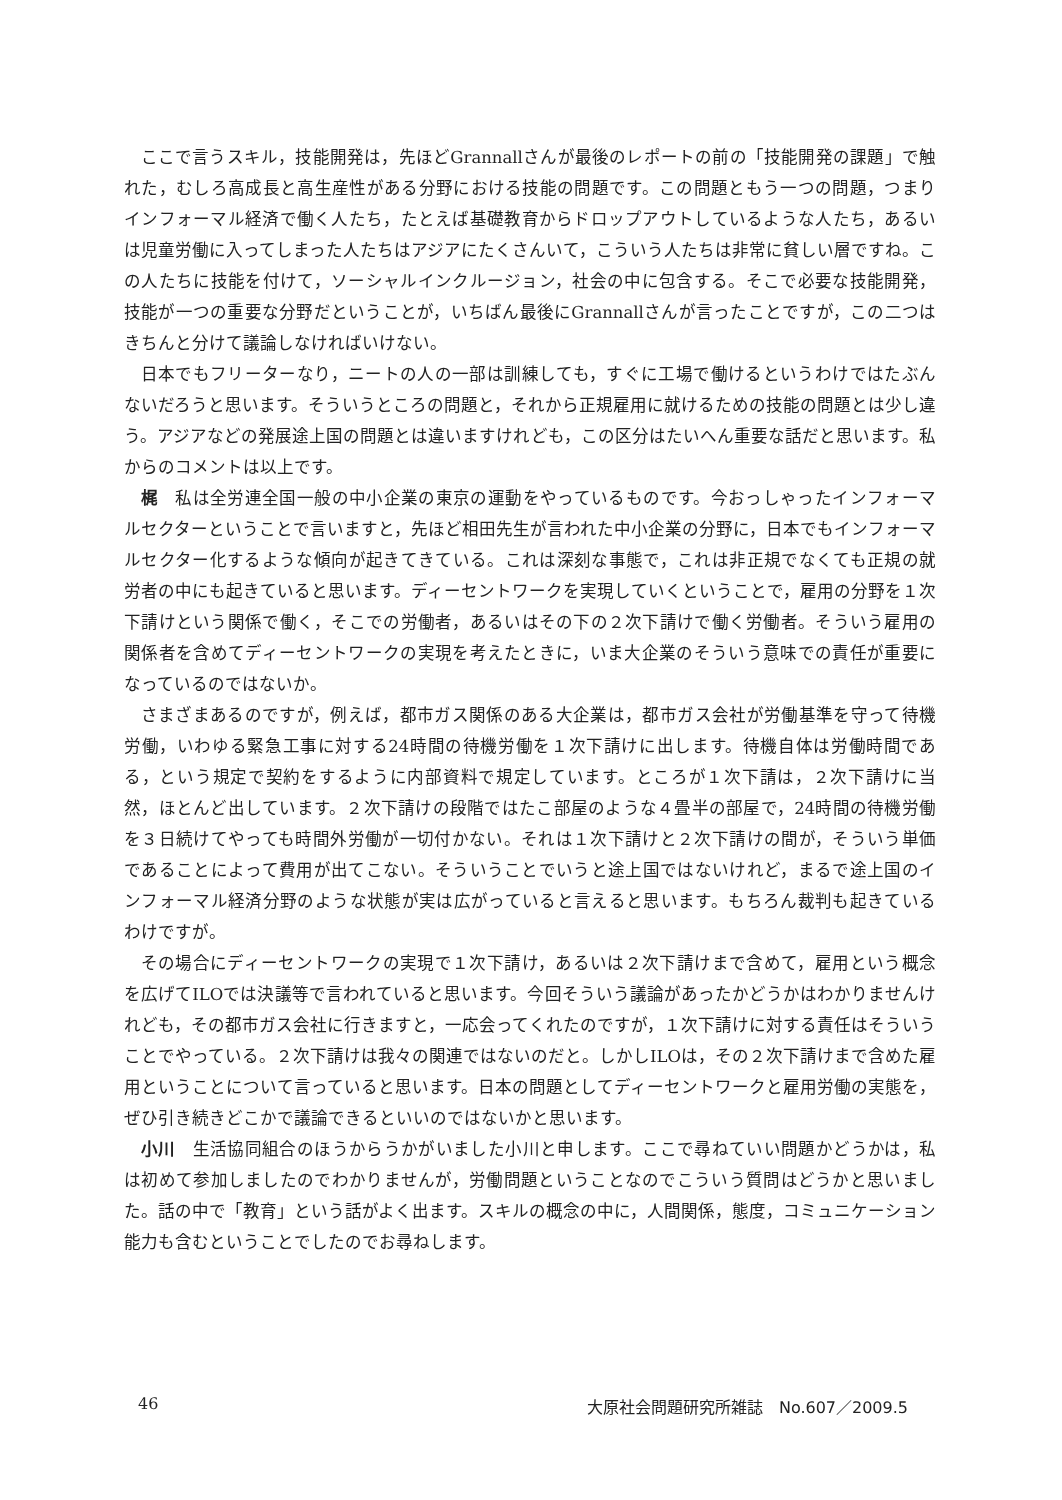ここで言うスキル，技能開発は，先ほどGrannallさんが最後のレポートの前の「技能開発の課題」で触れた，むしろ高成長と高生産性がある分野における技能の問題です。この問題ともう一つの問題，つまりインフォーマル経済で働く人たち，たとえば基礎教育からドロップアウトしているような人たち，あるいは児童労働に入ってしまった人たちはアジアにたくさんいて，こういう人たちは非常に貧しい層ですね。この人たちに技能を付けて，ソーシャルインクルージョン，社会の中に包含する。そこで必要な技能開発，技能が一つの重要な分野だということが，いちばん最後にGrannallさんが言ったことですが，この二つはきちんと分けて議論しなければいけない。
日本でもフリーターなり，ニートの人の一部は訓練しても，すぐに工場で働けるというわけではたぶんないだろうと思います。そういうところの問題と，それから正規雇用に就けるための技能の問題とは少し違う。アジアなどの発展途上国の問題とは違いますけれども，この区分はたいへん重要な話だと思います。私からのコメントは以上です。
梶　私は全労連全国一般の中小企業の東京の運動をやっているものです。今おっしゃったインフォーマルセクターということで言いますと，先ほど相田先生が言われた中小企業の分野に，日本でもインフォーマルセクター化するような傾向が起きてきている。これは深刻な事態で，これは非正規でなくても正規の就労者の中にも起きていると思います。ディーセントワークを実現していくということで，雇用の分野を１次下請けという関係で働く，そこでの労働者，あるいはその下の２次下請けで働く労働者。そういう雇用の関係者を含めてディーセントワークの実現を考えたときに，いま大企業のそういう意味での責任が重要になっているのではないか。
さまざまあるのですが，例えば，都市ガス関係のある大企業は，都市ガス会社が労働基準を守って待機労働，いわゆる緊急工事に対する24時間の待機労働を１次下請けに出します。待機自体は労働時間である，という規定で契約をするように内部資料で規定しています。ところが１次下請は，２次下請けに当然，ほとんど出しています。２次下請けの段階ではたこ部屋のような４畳半の部屋で，24時間の待機労働を３日続けてやっても時間外労働が一切付かない。それは１次下請けと２次下請けの間が，そういう単価であることによって費用が出てこない。そういうことでいうと途上国ではないけれど，まるで途上国のインフォーマル経済分野のような状態が実は広がっていると言えると思います。もちろん裁判も起きているわけですが。
その場合にディーセントワークの実現で１次下請け，あるいは２次下請けまで含めて，雇用という概念を広げてILOでは決議等で言われていると思います。今回そういう議論があったかどうかはわかりませんけれども，その都市ガス会社に行きますと，一応会ってくれたのですが，１次下請けに対する責任はそういうことでやっている。２次下請けは我々の関連ではないのだと。しかしILOは，その２次下請けまで含めた雇用ということについて言っていると思います。日本の問題としてディーセントワークと雇用労働の実態を，ぜひ引き続きどこかで議論できるといいのではないかと思います。
小川　生活協同組合のほうからうかがいました小川と申します。ここで尋ねていい問題かどうかは，私は初めて参加しましたのでわかりませんが，労働問題ということなのでこういう質問はどうかと思いました。話の中で「教育」という話がよく出ます。スキルの概念の中に，人間関係，態度，コミュニケーション能力も含むということでしたのでお尋ねします。
46 大原社会問題研究所雑誌　No.607／2009.5